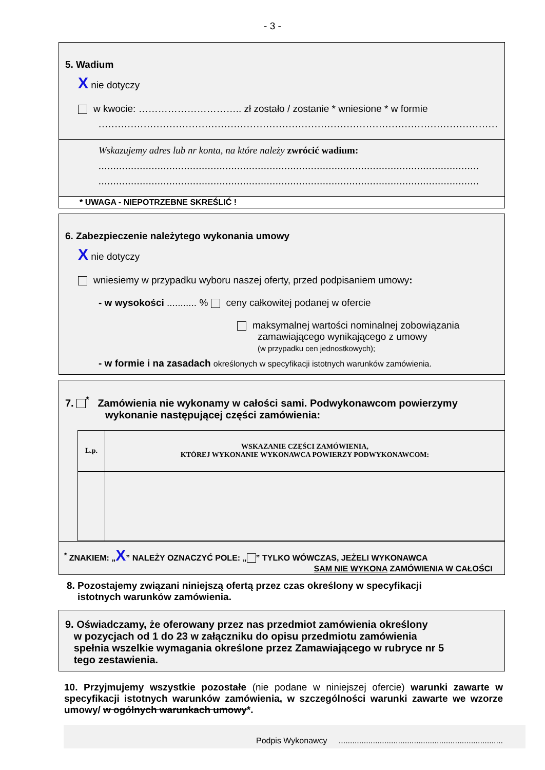- 3 -
5. Wadium
X nie dotyczy
w kwocie: ………………………….. zł zostało / zostanie * wniesione * w formie
.................................................................................................................................
Wskazujemy adres lub nr konta, na które należy zwrócić wadium:
.................................................................................................................................
.................................................................................................................................
* UWAGA - NIEPOTRZEBNE SKREŚLIĆ !
6. Zabezpieczenie należytego wykonania umowy
X nie dotyczy
wniesiemy w przypadku wyboru naszej oferty, przed podpisaniem umowy:
- w wysokości ........... % ceny całkowitej podanej w ofercie
maksymalnej wartości nominalnej zobowiązania
zamawiającego wynikającego z umowy
(w przypadku cen jednostkowych);
- w formie i na zasadach określonych w specyfikacji istotnych warunków zamówienia.
7. <sup>*</sup> Zamówienia nie wykonamy w całości sami. Podwykonawcom powierzymy
wykonanie następującej części zamówienia:
| L.p. | WSKAZANIE CZĘŚCI ZAMÓWIENIA, KTÓREJ WYKONANIE WYKONAWCA POWIERZY PODWYKONAWCOM: |
| --- | --- |
<sup>*</sup> ZNAKIEM: „X” NALEŻY OZNACZYĆ POLE: „ ” TYLKO WÓWCZAS, JEŻELI WYKONAWCA
SAM NIE WYKONA ZAMÓWIENIA W CAŁOŚCI
8. Pozostajemy związani niniejszą ofertą przez czas określony w specyfikacji
istotnych warunków zamówienia.
9. Oświadczamy, że oferowany przez nas przedmiot zamówienia określony
w pozycjach od 1 do 23 w załączniku do opisu przedmiotu zamówienia
spełnia wszelkie wymagania określone przez Zamawiającego w rubryce nr 5
tego zestawienia.
10. Przyjmujemy wszystkie pozostałe (nie podane w niniejszej ofercie) warunki zawarte w specyfikacji istotnych warunków zamówienia, w szczególności warunki zawarte we wzorze umowy/ w ogólnych warunkach umowy*.
Podpis Wykonawcy ........................................................................